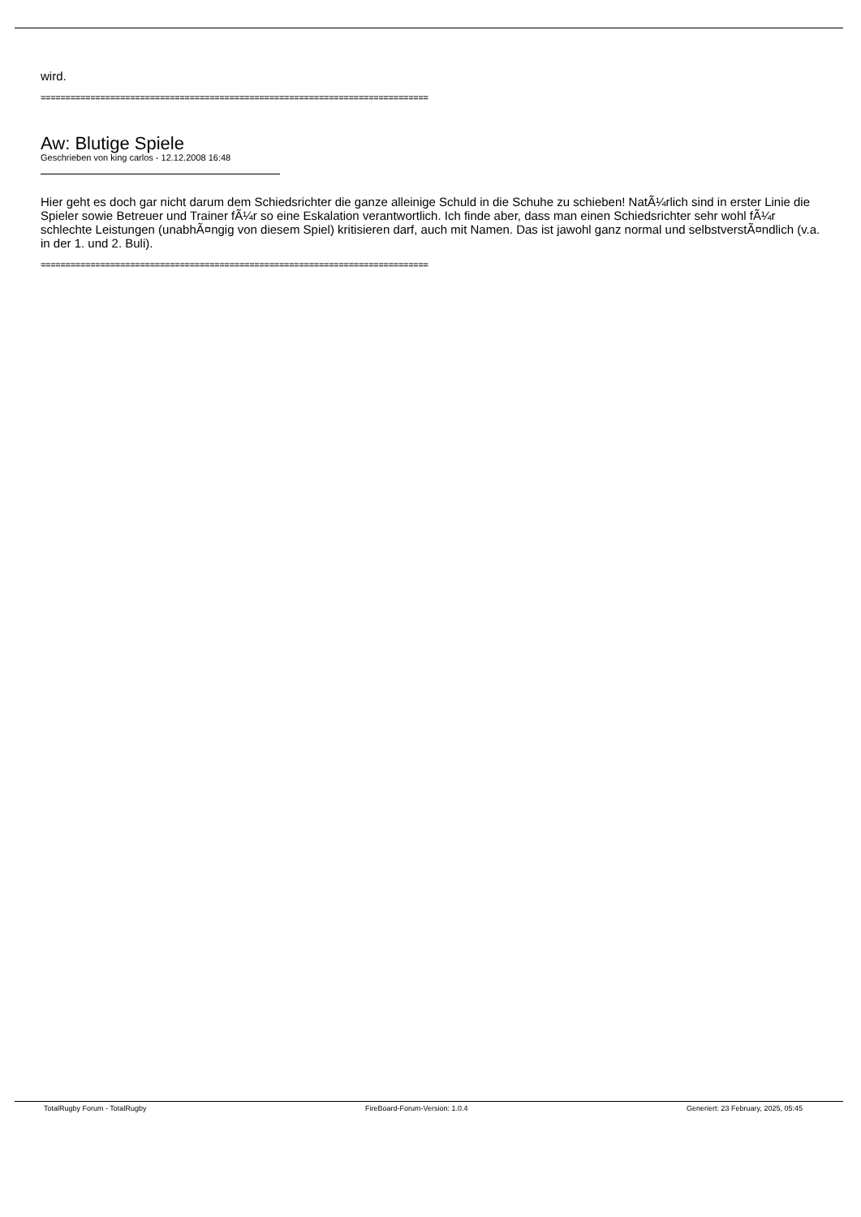wird.
==============================================================================
Aw: Blutige Spiele
Geschrieben von king carlos - 12.12.2008 16:48
Hier geht es doch gar nicht darum dem Schiedsrichter die ganze alleinige Schuld in die Schuhe zu schieben! NatÃ¼rlich sind in erster Linie die Spieler sowie Betreuer und Trainer fÃ¼r so eine Eskalation verantwortlich. Ich finde aber, dass man einen Schiedsrichter sehr wohl fÃ¼r schlechte Leistungen (unabhÃ¤ngig von diesem Spiel) kritisieren darf, auch mit Namen. Das ist jawohl ganz normal und selbstverstÃ¤ndlich (v.a. in der 1. und 2. Buli).
==============================================================================
TotalRugby Forum - TotalRugby FireBoard-Forum-Version: 1.0.4 Generiert: 23 February, 2025, 05:45